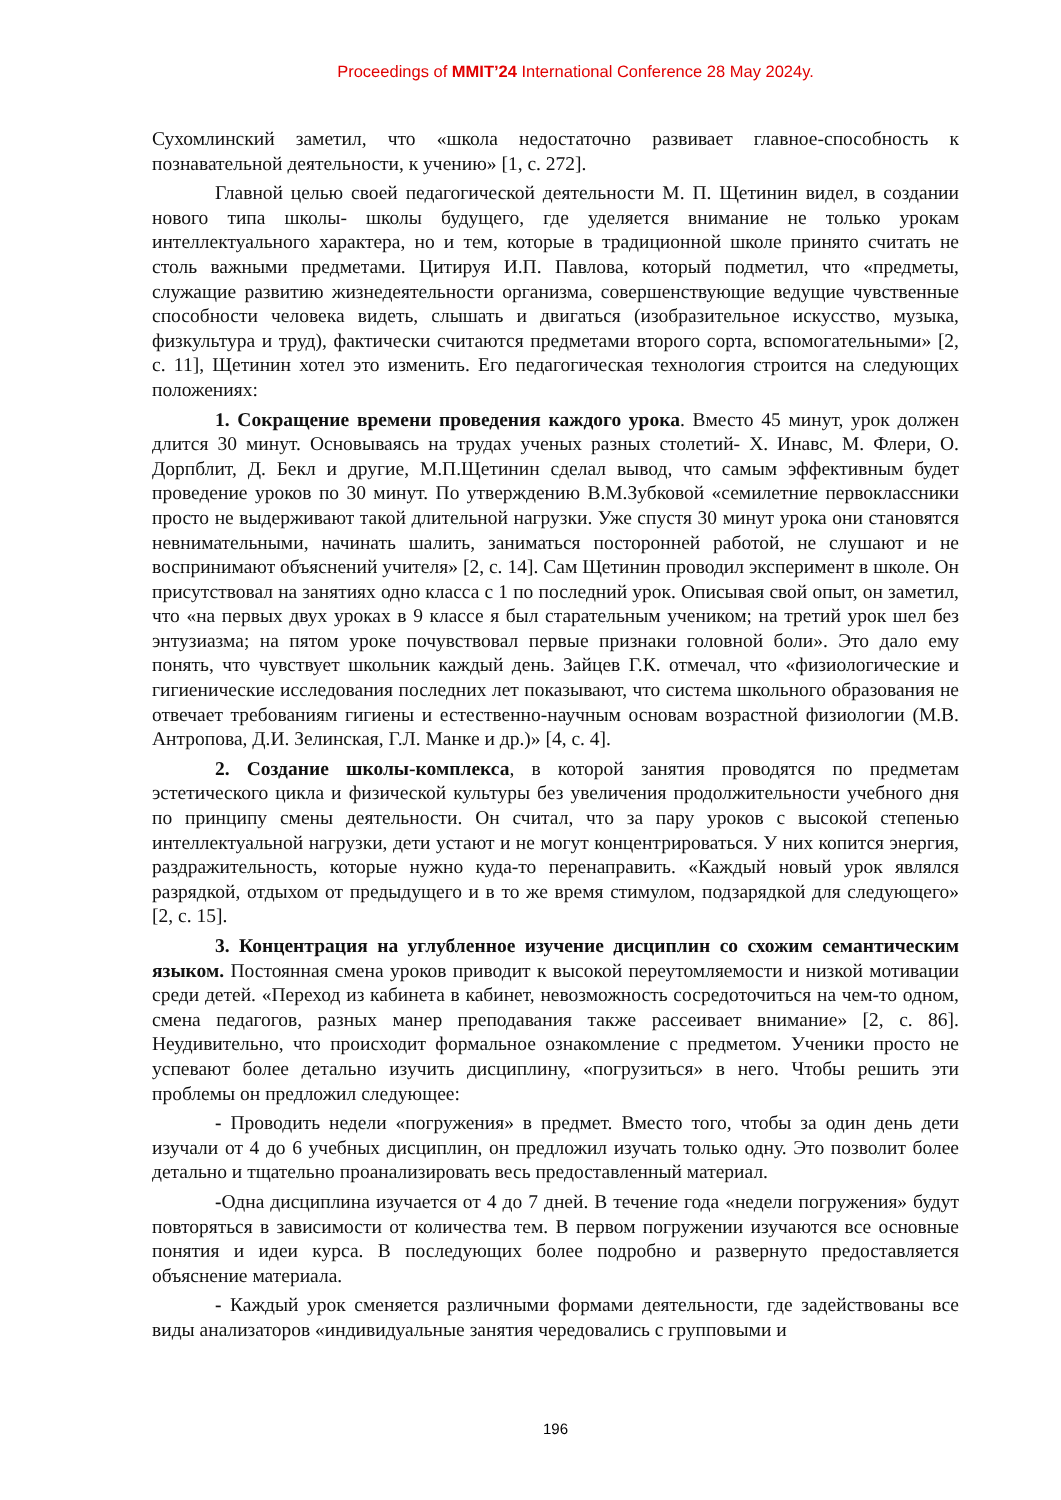Proceedings of MMIT’24 International Conference 28 May 2024y.
Сухомлинский заметил, что «школа недостаточно развивает главное-способность к познавательной деятельности, к учению» [1, с. 272].
Главной целью своей педагогической деятельности М. П. Щетинин видел, в создании нового типа школы- школы будущего, где уделяется внимание не только урокам интеллектуального характера, но и тем, которые в традиционной школе принято считать не столь важными предметами. Цитируя И.П. Павлова, который подметил, что «предметы, служащие развитию жизнедеятельности организма, совершенствующие ведущие чувственные способности человека видеть, слышать и двигаться (изобразительное искусство, музыка, физкультура и труд), фактически считаются предметами второго сорта, вспомогательными» [2, с. 11], Щетинин хотел это изменить. Его педагогическая технология строится на следующих положениях:
1. Сокращение времени проведения каждого урока. Вместо 45 минут, урок должен длится 30 минут. Основываясь на трудах ученых разных столетий- Х. Инавс, М. Флери, О. Дорпблит, Д. Бекл и другие, М.П.Щетинин сделал вывод, что самым эффективным будет проведение уроков по 30 минут. По утверждению В.М.Зубковой «семилетние первоклассники просто не выдерживают такой длительной нагрузки. Уже спустя 30 минут урока они становятся невнимательными, начинать шалить, заниматься посторонней работой, не слушают и не воспринимают объяснений учителя» [2, с. 14]. Сам Щетинин проводил эксперимент в школе. Он присутствовал на занятиях одно класса с 1 по последний урок. Описывая свой опыт, он заметил, что «на первых двух уроках в 9 классе я был старательным учеником; на третий урок шел без энтузиазма; на пятом уроке почувствовал первые признаки головной боли». Это дало ему понять, что чувствует школьник каждый день. Зайцев Г.К. отмечал, что «физиологические и гигиенические исследования последних лет показывают, что система школьного образования не отвечает требованиям гигиены и естественно-научным основам возрастной физиологии (М.В. Антропова, Д.И. Зелинская, Г.Л. Манке и др.)» [4, с. 4].
2. Создание школы-комплекса, в которой занятия проводятся по предметам эстетического цикла и физической культуры без увеличения продолжительности учебного дня по принципу смены деятельности. Он считал, что за пару уроков с высокой степенью интеллектуальной нагрузки, дети устают и не могут концентрироваться. У них копится энергия, раздражительность, которые нужно куда-то перенаправить. «Каждый новый урок являлся разрядкой, отдыхом от предыдущего и в то же время стимулом, подзарядкой для следующего» [2, с. 15].
3. Концентрация на углубленное изучение дисциплин со схожим семантическим языком. Постоянная смена уроков приводит к высокой переутомляемости и низкой мотивации среди детей. «Переход из кабинета в кабинет, невозможность сосредоточиться на чем-то одном, смена педагогов, разных манер преподавания также рассеивает внимание» [2, с. 86]. Неудивительно, что происходит формальное ознакомление с предметом. Ученики просто не успевают более детально изучить дисциплину, «погрузиться» в него. Чтобы решить эти проблемы он предложил следующее:
- Проводить недели «погружения» в предмет. Вместо того, чтобы за один день дети изучали от 4 до 6 учебных дисциплин, он предложил изучать только одну. Это позволит более детально и тщательно проанализировать весь предоставленный материал.
-Одна дисциплина изучается от 4 до 7 дней. В течение года «недели погружения» будут повторяться в зависимости от количества тем. В первом погружении изучаются все основные понятия и идеи курса. В последующих более подробно и развернуто предоставляется объяснение материала.
- Каждый урок сменяется различными формами деятельности, где задействованы все виды анализаторов «индивидуальные занятия чередовались с групповыми и
196